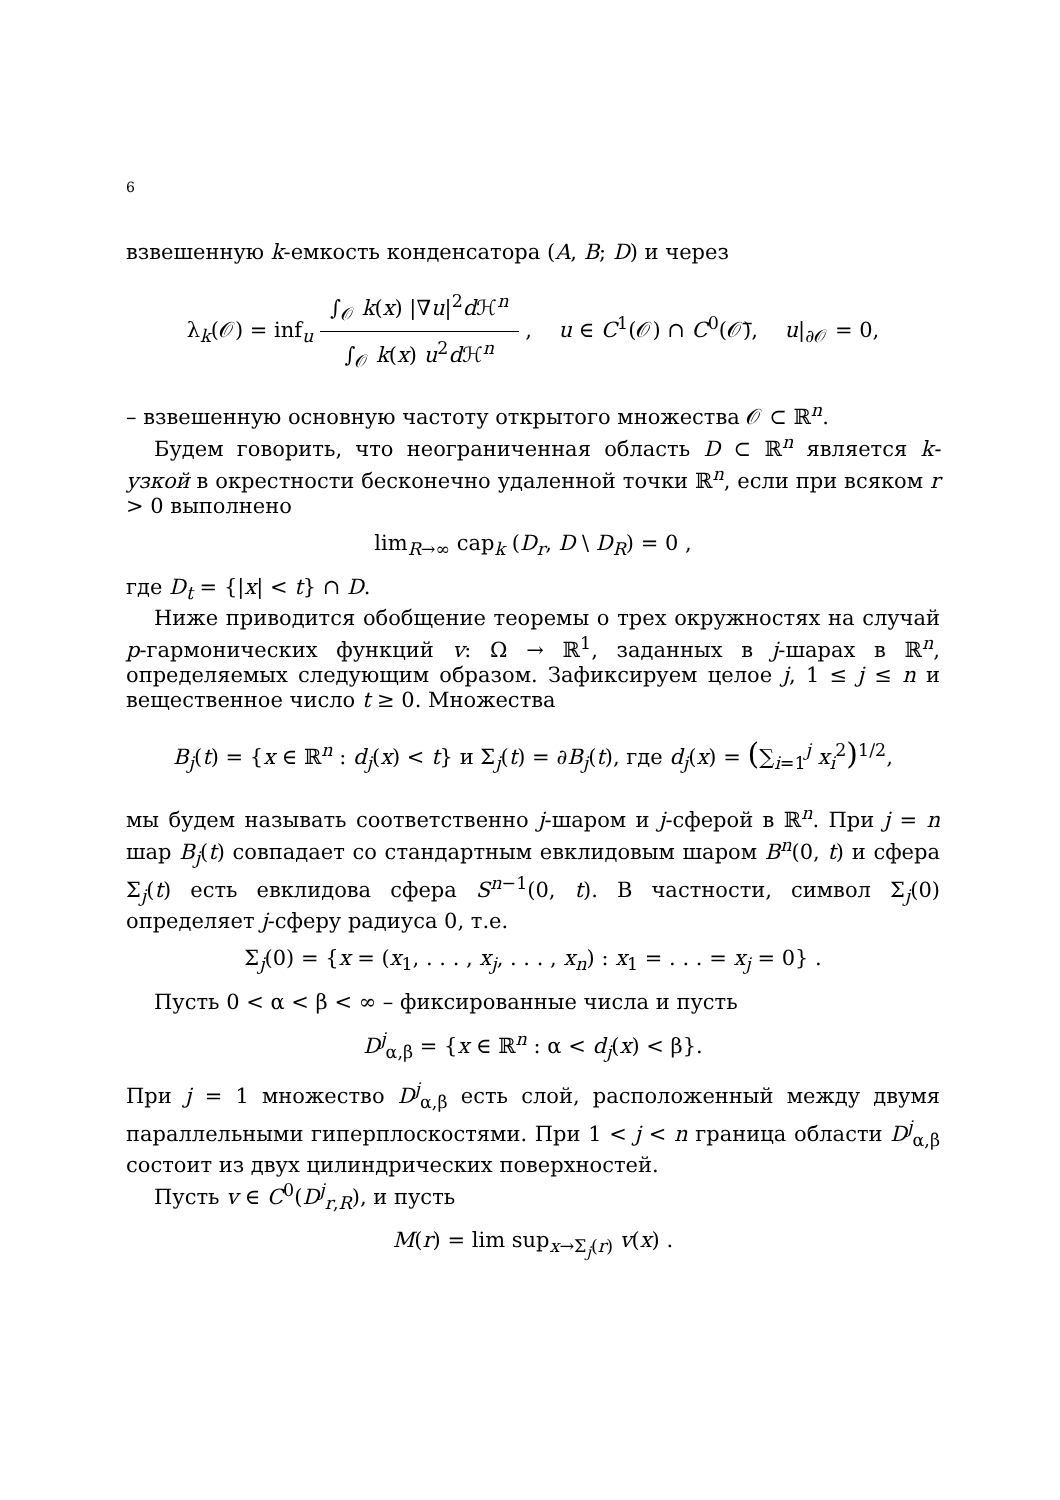6
взвешенную k-емкость конденсатора (A, B; D) и через
λ<sub>k</sub>(𝒪) = inf<sub>u</sub> ∫<sub>𝒪</sub> k(x) |∇u|<sup>2</sup>d ℋ<sup>n</sup> ∫<sub>𝒪</sub> k(x) u<sup>2</sup>d ℋ<sup>n</sup> , u ∈ C<sup>1</sup>(𝒪) ∩ C<sup>0</sup>(𝒪̅), u|<sub>∂𝒪</sub> = 0,
– взвешенную основную частоту открытого множества 𝒪 ⊂ ℝ<sup>n</sup>.
Будем говорить, что неограниченная область D ⊂ ℝ<sup>n</sup> является k-узкой в окрестности бесконечно удаленной точки ℝ<sup>n</sup>, если при всяком r > 0 выполнено
lim<sub>R→∞</sub> cap<sub>k</sub> (D<sub>r</sub>, D \ D<sub>R</sub>) = 0 ,
где D<sub>t</sub> = {|x| < t} ∩ D.
Ниже приводится обобщение теоремы о трех окружностях на случай p-гармонических функций v: Ω → ℝ<sup>1</sup>, заданных в j-шарах в ℝ<sup>n</sup>, определяемых следующим образом. Зафиксируем целое j, 1 ≤ j ≤ n и вещественное число t ≥ 0. Множества
B<sub>j</sub>(t) = {x ∈ ℝ<sup>n</sup> : d<sub>j</sub>(x) < t} и Σ<sub>j</sub>(t) = ∂B<sub>j</sub>(t), где d<sub>j</sub>(x) = (∑<sub>i=1</sub><sup>j</sup> x<sub>i</sub><sup>2</sup>)<sup>1/2</sup>,
мы будем называть соответственно j-шаром и j-сферой в ℝ<sup>n</sup>. При j = n шар B<sub>j</sub>(t) совпадает со стандартным евклидовым шаром B<sup>n</sup>(0, t) и сфера Σ<sub>j</sub>(t) есть евклидова сфера S<sup>n−1</sup>(0, t). В частности, символ Σ<sub>j</sub>(0) определяет j-сферу радиуса 0, т.е.
Σ<sub>j</sub>(0) = {x = (x<sub>1</sub>, . . . , x<sub>j</sub>, . . . , x<sub>n</sub>) : x<sub>1</sub> = . . . = x<sub>j</sub> = 0} .
Пусть 0 < α < β < ∞ – фиксированные числа и пусть
D<sup>j</sup><sub>α,β</sub> = {x ∈ ℝ<sup>n</sup> : α < d<sub>j</sub>(x) < β}.
При j = 1 множество D<sup>j</sup><sub>α,β</sub> есть слой, расположенный между двумя параллельными гиперплоскостями. При 1 < j < n граница области D<sup>j</sup><sub>α,β</sub> состоит из двух цилиндрических поверхностей.
Пусть v ∈ C<sup>0</sup>(D<sup>j</sup><sub>r,R</sub>), и пусть
M(r) = lim sup<sub>x→Σ<sub>j</sub>(r)</sub> v(x) .